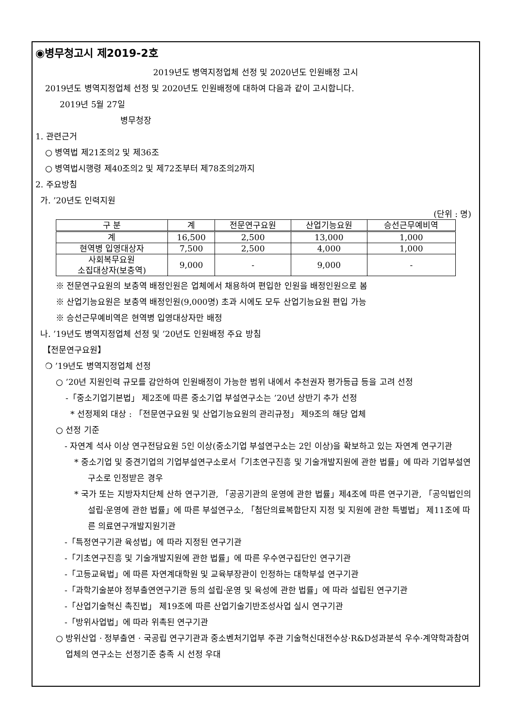◉병무청고시 제2019-2호
2019년도 병역지정업체 선정 및 2020년도 인원배정 고시
2019년도 병역지정업체 선정 및 2020년도 인원배정에 대하여 다음과 같이 고시합니다.
2019년 5월 27일
병무청장
1. 관련근거
○ 병역법 제21조의2 및 제36조
○ 병역법시행령 제40조의2 및 제72조부터 제78조의2까지
2. 주요방침
가. ’20년도 인력지원
(단위 : 명)
| 구 분 | 계 | 전문연구요원 | 산업기능요원 | 승선근무예비역 |
| --- | --- | --- | --- | --- |
| 계 | 16,500 | 2,500 | 13,000 | 1,000 |
| 현역병 입영대상자 | 7,500 | 2,500 | 4,000 | 1,000 |
| 사회복무요원 소집대상자(보충역) | 9,000 | - | 9,000 | - |
※ 전문연구요원의 보충역 배정인원은 업체에서 채용하여 편입한 인원을 배정인원으로 봄
※ 산업기능요원은 보충역 배정인원(9,000명) 초과 시에도 모두 산업기능요원 편입 가능
※ 승선근무예비역은 현역병 입영대상자만 배정
나. ’19년도 병역지정업체 선정 및 ’20년도 인원배정 주요 방침
【전문연구요원】
❍ ’19년도 병역지정업체 선정
○ ’20년 지원인력 규모를 감안하여 인원배정이 가능한 범위 내에서 추천권자 평가등급 등을 고려 선정
-「중소기업기본법」 제2조에 따른 중소기업 부설연구소는 ’20년 상반기 추가 선정
* 선정제외 대상 : 「전문연구요원 및 산업기능요원의 관리규정」 제9조의 해당 업체
○ 선정 기준
- 자연계 석사 이상 연구전담요원 5인 이상(중소기업 부설연구소는 2인 이상)을 확보하고 있는 자연계 연구기관
* 중소기업 및 중견기업의 기업부설연구소로서「기초연구진흥 및 기술개발지원에 관한 법률」에 따라 기업부설연구소로 인정받은 경우
* 국가 또는 지방자치단체 산하 연구기관, 「공공기관의 운영에 관한 법률」제4조에 따른 연구기관, 「공익법인의 설립·운영에 관한 법률」에 따른 부설연구소, 「첨단의료복합단지 지정 및 지원에 관한 특별법」 제11조에 따른 의료연구개발지원기관
-「특정연구기관 육성법」에 따라 지정된 연구기관
-「기초연구진흥 및 기술개발지원에 관한 법률」에 따른 우수연구집단인 연구기관
-「고등교육법」에 따른 자연계대학원 및 교육부장관이 인정하는 대학부설 연구기관
-「과학기술분야 정부출연연구기관 등의 설립·운영 및 육성에 관한 법률」에 따라 설립된 연구기관
-「산업기술혁신 촉진법」 제19조에 따른 산업기술기반조성사업 실시 연구기관
-「방위사업법」에 따라 위촉된 연구기관
○ 방위산업 · 정부출연 · 국공립 연구기관과 중소벤처기업부 주관 기술혁신대전수상·R&D성과분석 우수·계약학과참여 업체의 연구소는 선정기준 충족 시 선정 우대